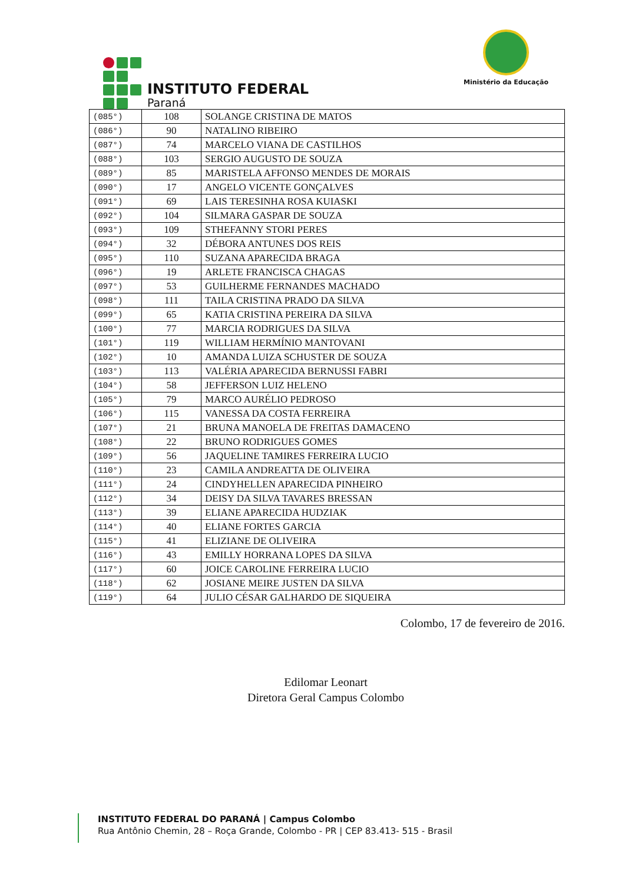INSTITUTO FEDERAL
Paraná
Ministério da Educação
| (085°) | 108 | SOLANGE CRISTINA DE MATOS |
| (086°) | 90 | NATALINO RIBEIRO |
| (087°) | 74 | MARCELO VIANA DE CASTILHOS |
| (088°) | 103 | SERGIO AUGUSTO DE SOUZA |
| (089°) | 85 | MARISTELA AFFONSO MENDES DE MORAIS |
| (090°) | 17 | ANGELO VICENTE GONÇALVES |
| (091°) | 69 | LAIS TERESINHA ROSA KUIASKI |
| (092°) | 104 | SILMARA GASPAR DE SOUZA |
| (093°) | 109 | STHEFANNY STORI PERES |
| (094°) | 32 | DÉBORA ANTUNES DOS REIS |
| (095°) | 110 | SUZANA APARECIDA BRAGA |
| (096°) | 19 | ARLETE FRANCISCA CHAGAS |
| (097°) | 53 | GUILHERME FERNANDES MACHADO |
| (098°) | 111 | TAILA CRISTINA PRADO DA SILVA |
| (099°) | 65 | KATIA CRISTINA PEREIRA DA SILVA |
| (100°) | 77 | MARCIA RODRIGUES DA SILVA |
| (101°) | 119 | WILLIAM HERMÍNIO MANTOVANI |
| (102°) | 10 | AMANDA LUIZA SCHUSTER DE SOUZA |
| (103°) | 113 | VALÉRIA APARECIDA BERNUSSI FABRI |
| (104°) | 58 | JEFFERSON LUIZ HELENO |
| (105°) | 79 | MARCO AURÉLIO PEDROSO |
| (106°) | 115 | VANESSA DA COSTA FERREIRA |
| (107°) | 21 | BRUNA MANOELA DE FREITAS DAMACENO |
| (108°) | 22 | BRUNO RODRIGUES GOMES |
| (109°) | 56 | JAQUELINE TAMIRES FERREIRA LUCIO |
| (110°) | 23 | CAMILA ANDREATTA DE OLIVEIRA |
| (111°) | 24 | CINDYHELLEN APARECIDA PINHEIRO |
| (112°) | 34 | DEISY DA SILVA TAVARES BRESSAN |
| (113°) | 39 | ELIANE APARECIDA HUDZIAK |
| (114°) | 40 | ELIANE FORTES GARCIA |
| (115°) | 41 | ELIZIANE DE OLIVEIRA |
| (116°) | 43 | EMILLY HORRANA LOPES DA SILVA |
| (117°) | 60 | JOICE CAROLINE FERREIRA LUCIO |
| (118°) | 62 | JOSIANE MEIRE JUSTEN DA SILVA |
| (119°) | 64 | JULIO CÉSAR GALHARDO DE SIQUEIRA |
Colombo, 17 de fevereiro de 2016.
Edilomar Leonart
Diretora Geral Campus Colombo
INSTITUTO FEDERAL DO PARANÁ | Campus Colombo
Rua Antônio Chemin, 28 – Roça Grande, Colombo - PR | CEP 83.413- 515 - Brasil